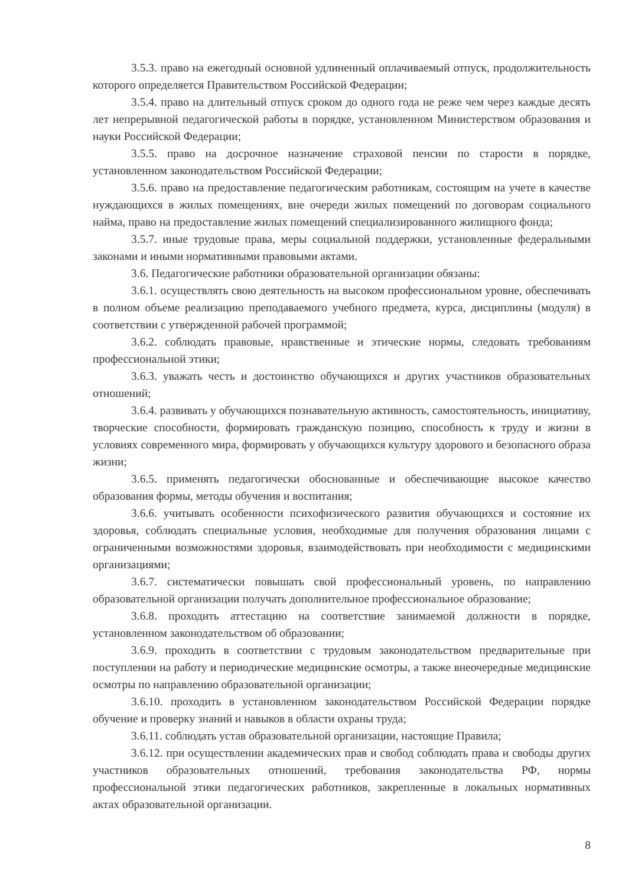3.5.3. право на ежегодный основной удлиненный оплачиваемый отпуск, продолжительность которого определяется Правительством Российской Федерации;
3.5.4. право на длительный отпуск сроком до одного года не реже чем через каждые десять лет непрерывной педагогической работы в порядке, установленном Министерством образования и науки Российской Федерации;
3.5.5. право на досрочное назначение страховой пенсии по старости в порядке, установленном законодательством Российской Федерации;
3.5.6. право на предоставление педагогическим работникам, состоящим на учете в качестве нуждающихся в жилых помещениях, вне очереди жилых помещений по договорам социального найма, право на предоставление жилых помещений специализированного жилищного фонда;
3.5.7. иные трудовые права, меры социальной поддержки, установленные федеральными законами и иными нормативными правовыми актами.
3.6. Педагогические работники образовательной организации обязаны:
3.6.1. осуществлять свою деятельность на высоком профессиональном уровне, обеспечивать в полном объеме реализацию преподаваемого учебного предмета, курса, дисциплины (модуля) в соответствии с утвержденной рабочей программой;
3.6.2. соблюдать правовые, нравственные и этические нормы, следовать требованиям профессиональной этики;
3.6.3. уважать честь и достоинство обучающихся и других участников образовательных отношений;
3.6.4. развивать у обучающихся познавательную активность, самостоятельность, инициативу, творческие способности, формировать гражданскую позицию, способность к труду и жизни в условиях современного мира, формировать у обучающихся культуру здорового и безопасного образа жизни;
3.6.5. применять педагогически обоснованные и обеспечивающие высокое качество образования формы, методы обучения и воспитания;
3.6.6. учитывать особенности психофизического развития обучающихся и состояние их здоровья, соблюдать специальные условия, необходимые для получения образования лицами с ограниченными возможностями здоровья, взаимодействовать при необходимости с медицинскими организациями;
3.6.7. систематически повышать свой профессиональный уровень, по направлению образовательной организации получать дополнительное профессиональное образование;
3.6.8. проходить аттестацию на соответствие занимаемой должности в порядке, установленном законодательством об образовании;
3.6.9. проходить в соответствии с трудовым законодательством предварительные при поступлении на работу и периодические медицинские осмотры, а также внеочередные медицинские осмотры по направлению образовательной организации;
3.6.10. проходить в установленном законодательством Российской Федерации порядке обучение и проверку знаний и навыков в области охраны труда;
3.6.11. соблюдать устав образовательной организации, настоящие Правила;
3.6.12. при осуществлении академических прав и свобод соблюдать права и свободы других участников образовательных отношений, требования законодательства РФ, нормы профессиональной этики педагогических работников, закрепленные в локальных нормативных актах образовательной организации.
8